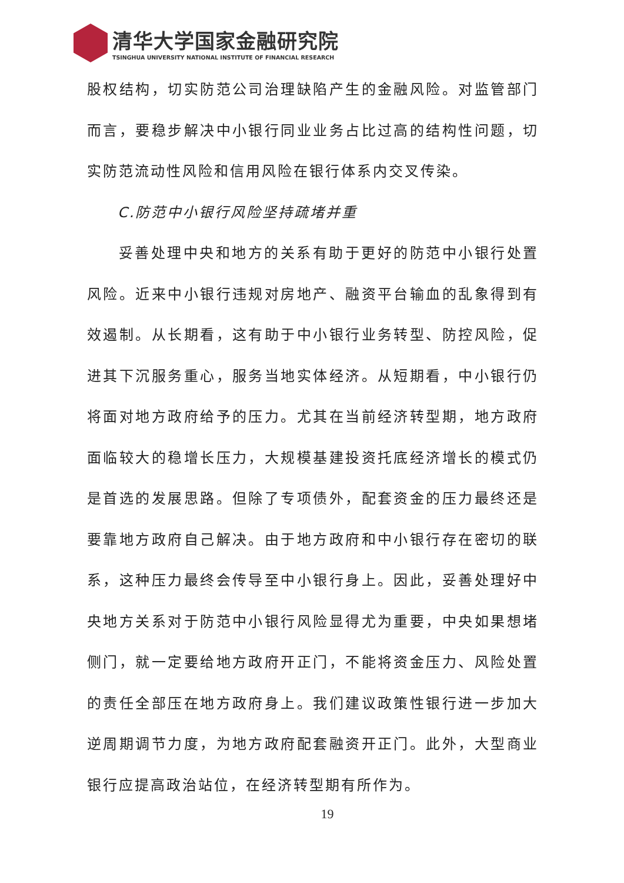清华大学国家金融研究院
TSINGHUA UNIVERSITY NATIONAL INSTITUTE OF FINANCIAL RESEARCH
股权结构，切实防范公司治理缺陷产生的金融风险。对监管部门而言，要稳步解决中小银行同业业务占比过高的结构性问题，切实防范流动性风险和信用风险在银行体系内交叉传染。
C.防范中小银行风险坚持疏堵并重
妥善处理中央和地方的关系有助于更好的防范中小银行处置风险。近来中小银行违规对房地产、融资平台输血的乱象得到有效遏制。从长期看，这有助于中小银行业务转型、防控风险，促进其下沉服务重心，服务当地实体经济。从短期看，中小银行仍将面对地方政府给予的压力。尤其在当前经济转型期，地方政府面临较大的稳增长压力，大规模基建投资托底经济增长的模式仍是首选的发展思路。但除了专项债外，配套资金的压力最终还是要靠地方政府自己解决。由于地方政府和中小银行存在密切的联系，这种压力最终会传导至中小银行身上。因此，妥善处理好中央地方关系对于防范中小银行风险显得尤为重要，中央如果想堵侧门，就一定要给地方政府开正门，不能将资金压力、风险处置的责任全部压在地方政府身上。我们建议政策性银行进一步加大逆周期调节力度，为地方政府配套融资开正门。此外，大型商业银行应提高政治站位，在经济转型期有所作为。
19